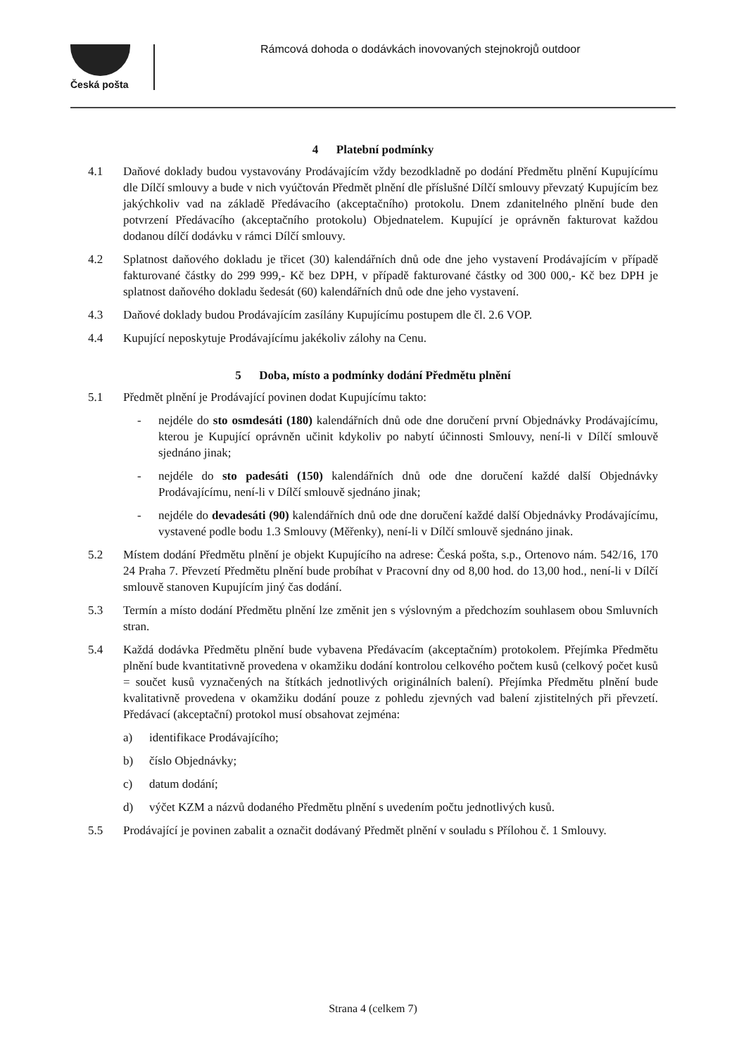Česká pošta
Rámcová dohoda o dodávkách inovovaných stejnokrojů outdoor
4 Platební podmínky
4.1 Daňové doklady budou vystavovány Prodávajícím vždy bezodkladně po dodání Předmětu plnění Kupujícímu dle Dílčí smlouvy a bude v nich vyúčtován Předmět plnění dle příslušné Dílčí smlouvy převzatý Kupujícím bez jakýchkoliv vad na základě Předávacího (akceptačního) protokolu. Dnem zdanitelného plnění bude den potvrzení Předávacího (akceptačního protokolu) Objednatelem. Kupující je oprávněn fakturovat každou dodanou dílčí dodávku v rámci Dílčí smlouvy.
4.2 Splatnost daňového dokladu je třicet (30) kalendářních dnů ode dne jeho vystavení Prodávajícím v případě fakturované částky do 299 999,- Kč bez DPH, v případě fakturované částky od 300 000,- Kč bez DPH je splatnost daňového dokladu šedesát (60) kalendářních dnů ode dne jeho vystavení.
4.3 Daňové doklady budou Prodávajícím zasílány Kupujícímu postupem dle čl. 2.6 VOP.
4.4 Kupující neposkytuje Prodávajícímu jakékoliv zálohy na Cenu.
5 Doba, místo a podmínky dodání Předmětu plnění
5.1 Předmět plnění je Prodávající povinen dodat Kupujícímu takto:
- nejdéle do sto osmdesáti (180) kalendářních dnů ode dne doručení první Objednávky Prodávajícímu, kterou je Kupující oprávněn učinit kdykoliv po nabytí účinnosti Smlouvy, není-li v Dílčí smlouvě sjednáno jinak;
- nejdéle do sto padesáti (150) kalendářních dnů ode dne doručení každé další Objednávky Prodávajícímu, není-li v Dílčí smlouvě sjednáno jinak;
- nejdéle do devadesáti (90) kalendářních dnů ode dne doručení každé další Objednávky Prodávajícímu, vystavené podle bodu 1.3 Smlouvy (Měřenky), není-li v Dílčí smlouvě sjednáno jinak.
5.2 Místem dodání Předmětu plnění je objekt Kupujícího na adrese: Česká pošta, s.p., Ortenovo nám. 542/16, 170 24 Praha 7. Převzetí Předmětu plnění bude probíhat v Pracovní dny od 8,00 hod. do 13,00 hod., není-li v Dílčí smlouvě stanoven Kupujícím jiný čas dodání.
5.3 Termín a místo dodání Předmětu plnění lze změnit jen s výslovným a předchozím souhlasem obou Smluvních stran.
5.4 Každá dodávka Předmětu plnění bude vybavena Předávacím (akceptačním) protokolem. Přejímka Předmětu plnění bude kvantitativně provedena v okamžiku dodání kontrolou celkového počtem kusů (celkový počet kusů = součet kusů vyznačených na štítkách jednotlivých originálních balení). Přejímka Předmětu plnění bude kvalitativně provedena v okamžiku dodání pouze z pohledu zjevných vad balení zjistitelných při převzetí. Předávací (akceptační) protokol musí obsahovat zejména:
a) identifikace Prodávajícího;
b) číslo Objednávky;
c) datum dodání;
d) výčet KZM a názvů dodaného Předmětu plnění s uvedením počtu jednotlivých kusů.
5.5 Prodávající je povinen zabalit a označit dodávaný Předmět plnění v souladu s Přílohou č. 1 Smlouvy.
Strana 4 (celkem 7)